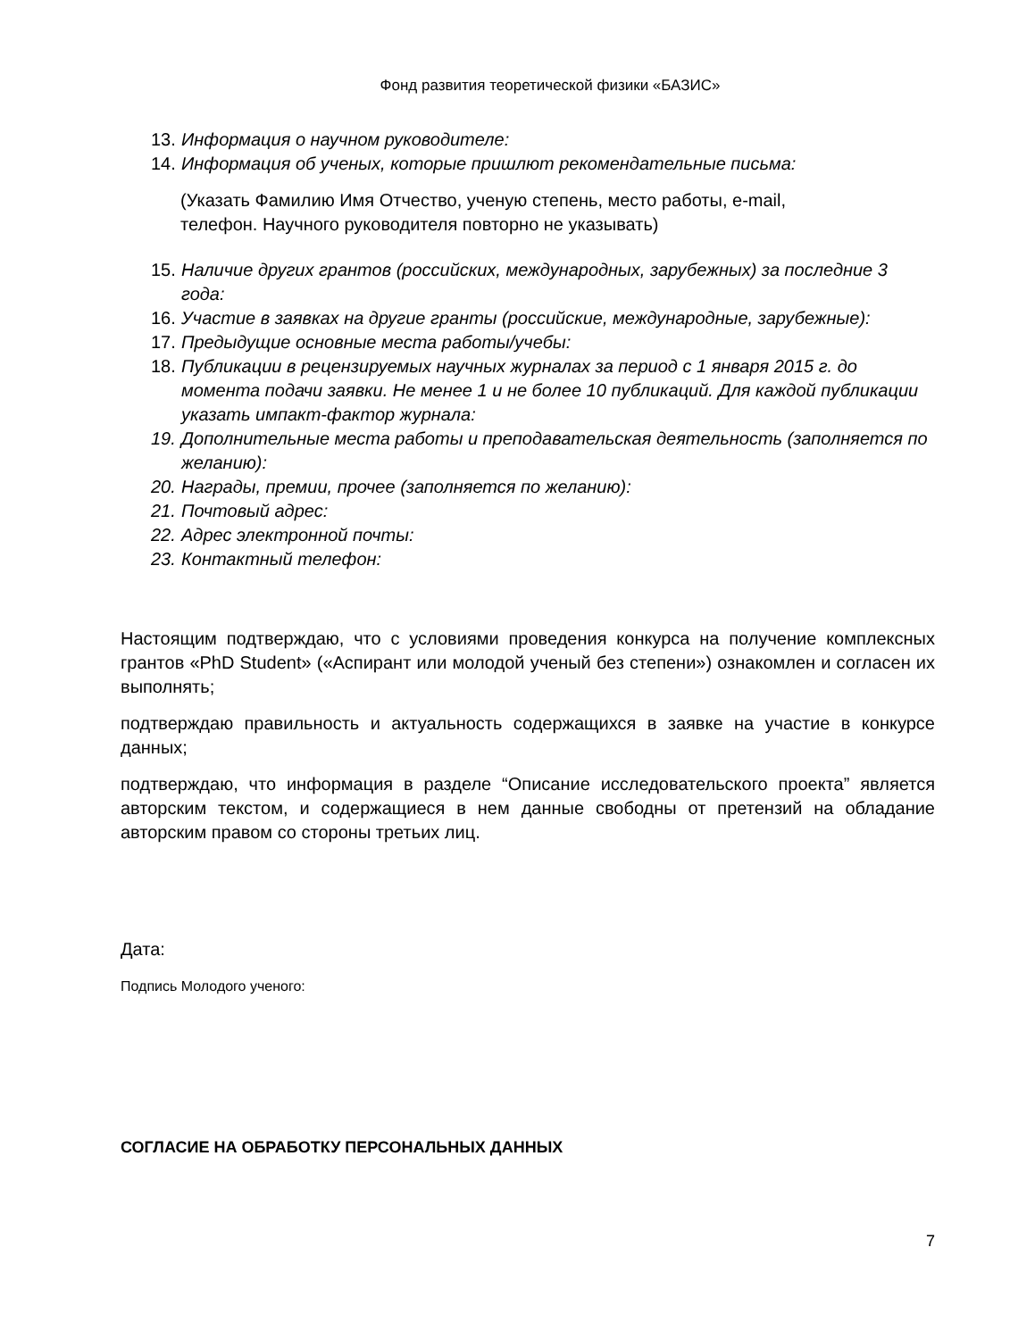Фонд развития теоретической физики «БАЗИС»
13. Информация о научном руководителе:
14. Информация об ученых, которые пришлют рекомендательные письма:
(Указать Фамилию Имя Отчество, ученую степень, место работы, e-mail,
телефон. Научного руководителя повторно не указывать)
15. Наличие других грантов (российских, международных, зарубежных) за последние 3 года:
16. Участие в заявках на другие гранты (российские, международные, зарубежные):
17. Предыдущие основные места работы/учебы:
18. Публикации в рецензируемых научных журналах за период с 1 января 2015 г. до момента подачи заявки. Не менее 1 и не более 10 публикаций. Для каждой публикации указать импакт-фактор журнала:
19. Дополнительные места работы и преподавательская деятельность (заполняется по желанию):
20. Награды, премии, прочее (заполняется по желанию):
21. Почтовый адрес:
22. Адрес электронной почты:
23. Контактный телефон:
Настоящим подтверждаю, что с условиями проведения конкурса на получение комплексных грантов «PhD Student» («Аспирант или молодой ученый без степени») ознакомлен и согласен их выполнять;
подтверждаю правильность и актуальность содержащихся в заявке на участие в конкурсе данных;
подтверждаю, что информация в разделе “Описание исследовательского проекта” является авторским текстом, и содержащиеся в нем данные свободны от претензий на обладание авторским правом со стороны третьих лиц.
Дата:
Подпись Молодого ученого:
СОГЛАСИЕ НА ОБРАБОТКУ ПЕРСОНАЛЬНЫХ ДАННЫХ
7